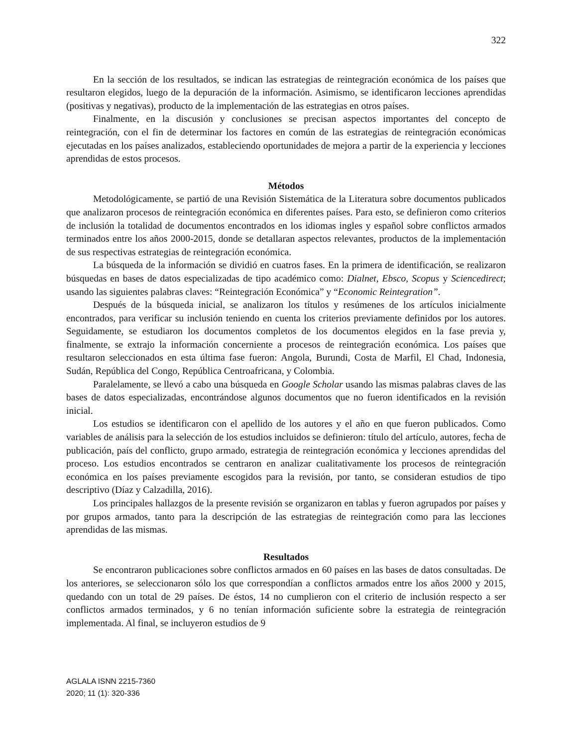322
En la sección de los resultados, se indican las estrategias de reintegración económica de los países que resultaron elegidos, luego de la depuración de la información. Asimismo, se identificaron lecciones aprendidas (positivas y negativas), producto de la implementación de las estrategias en otros países.
Finalmente, en la discusión y conclusiones se precisan aspectos importantes del concepto de reintegración, con el fin de determinar los factores en común de las estrategias de reintegración económicas ejecutadas en los países analizados, estableciendo oportunidades de mejora a partir de la experiencia y lecciones aprendidas de estos procesos.
Métodos
Metodológicamente, se partió de una Revisión Sistemática de la Literatura sobre documentos publicados que analizaron procesos de reintegración económica en diferentes países. Para esto, se definieron como criterios de inclusión la totalidad de documentos encontrados en los idiomas ingles y español sobre conflictos armados terminados entre los años 2000-2015, donde se detallaran aspectos relevantes, productos de la implementación de sus respectivas estrategias de reintegración económica.
La búsqueda de la información se dividió en cuatros fases. En la primera de identificación, se realizaron búsquedas en bases de datos especializadas de tipo académico como: Dialnet, Ebsco, Scopus y Sciencedirect; usando las siguientes palabras claves: “Reintegración Económica” y “Economic Reintegration”.
Después de la búsqueda inicial, se analizaron los títulos y resúmenes de los artículos inicialmente encontrados, para verificar su inclusión teniendo en cuenta los criterios previamente definidos por los autores. Seguidamente, se estudiaron los documentos completos de los documentos elegidos en la fase previa y, finalmente, se extrajo la información concerniente a procesos de reintegración económica. Los países que resultaron seleccionados en esta última fase fueron: Angola, Burundi, Costa de Marfil, El Chad, Indonesia, Sudán, República del Congo, República Centroafricana, y Colombia.
Paralelamente, se llevó a cabo una búsqueda en Google Scholar usando las mismas palabras claves de las bases de datos especializadas, encontrándose algunos documentos que no fueron identificados en la revisión inicial.
Los estudios se identificaron con el apellido de los autores y el año en que fueron publicados. Como variables de análisis para la selección de los estudios incluidos se definieron: título del artículo, autores, fecha de publicación, país del conflicto, grupo armado, estrategia de reintegración económica y lecciones aprendidas del proceso. Los estudios encontrados se centraron en analizar cualitativamente los procesos de reintegración económica en los países previamente escogidos para la revisión, por tanto, se consideran estudios de tipo descriptivo (Díaz y Calzadilla, 2016).
Los principales hallazgos de la presente revisión se organizaron en tablas y fueron agrupados por países y por grupos armados, tanto para la descripción de las estrategias de reintegración como para las lecciones aprendidas de las mismas.
Resultados
Se encontraron publicaciones sobre conflictos armados en 60 países en las bases de datos consultadas. De los anteriores, se seleccionaron sólo los que correspondían a conflictos armados entre los años 2000 y 2015, quedando con un total de 29 países. De éstos, 14 no cumplieron con el criterio de inclusión respecto a ser conflictos armados terminados, y 6 no tenían información suficiente sobre la estrategia de reintegración implementada. Al final, se incluyeron estudios de 9
AGLALA ISNN 2215-7360
2020; 11 (1): 320-336